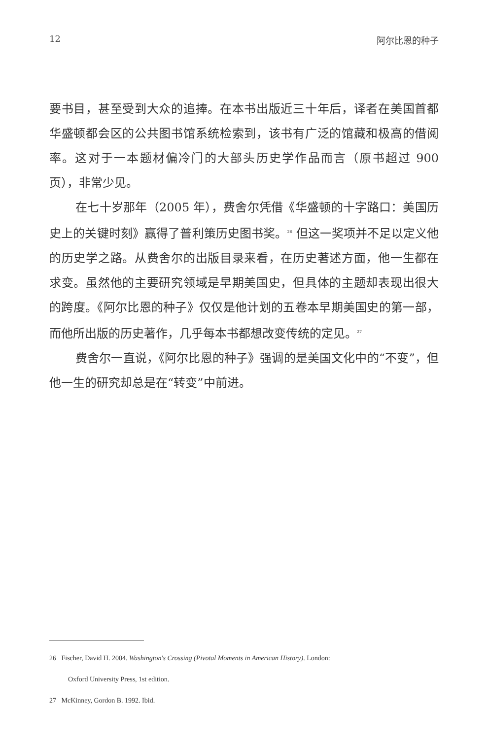12 阿尔比恩的种子
要书目，甚至受到大众的追捧。在本书出版近三十年后，译者在美国首都华盛顿都会区的公共图书馆系统检索到，该书有广泛的馆藏和极高的借阅率。这对于一本题材偏冷门的大部头历史学作品而言（原书超过 900 页），非常少见。
在七十岁那年（2005 年），费舍尔凭借《华盛顿的十字路口：美国历史上的关键时刻》赢得了普利策历史图书奖。<sup>26</sup> 但这一奖项并不足以定义他的历史学之路。从费舍尔的出版目录来看，在历史著述方面，他一生都在求变。虽然他的主要研究领域是早期美国史，但具体的主题却表现出很大的跨度。《阿尔比恩的种子》仅仅是他计划的五卷本早期美国史的第一部，而他所出版的历史著作，几乎每本书都想改变传统的定见。<sup>27</sup>
费舍尔一直说，《阿尔比恩的种子》强调的是美国文化中的“不变”，但他一生的研究却总是在“转变”中前进。
26 Fischer, David H. 2004. Washington's Crossing (Pivotal Moments in American History). London:
Oxford University Press, 1st edition.
27 McKinney, Gordon B. 1992. Ibid.